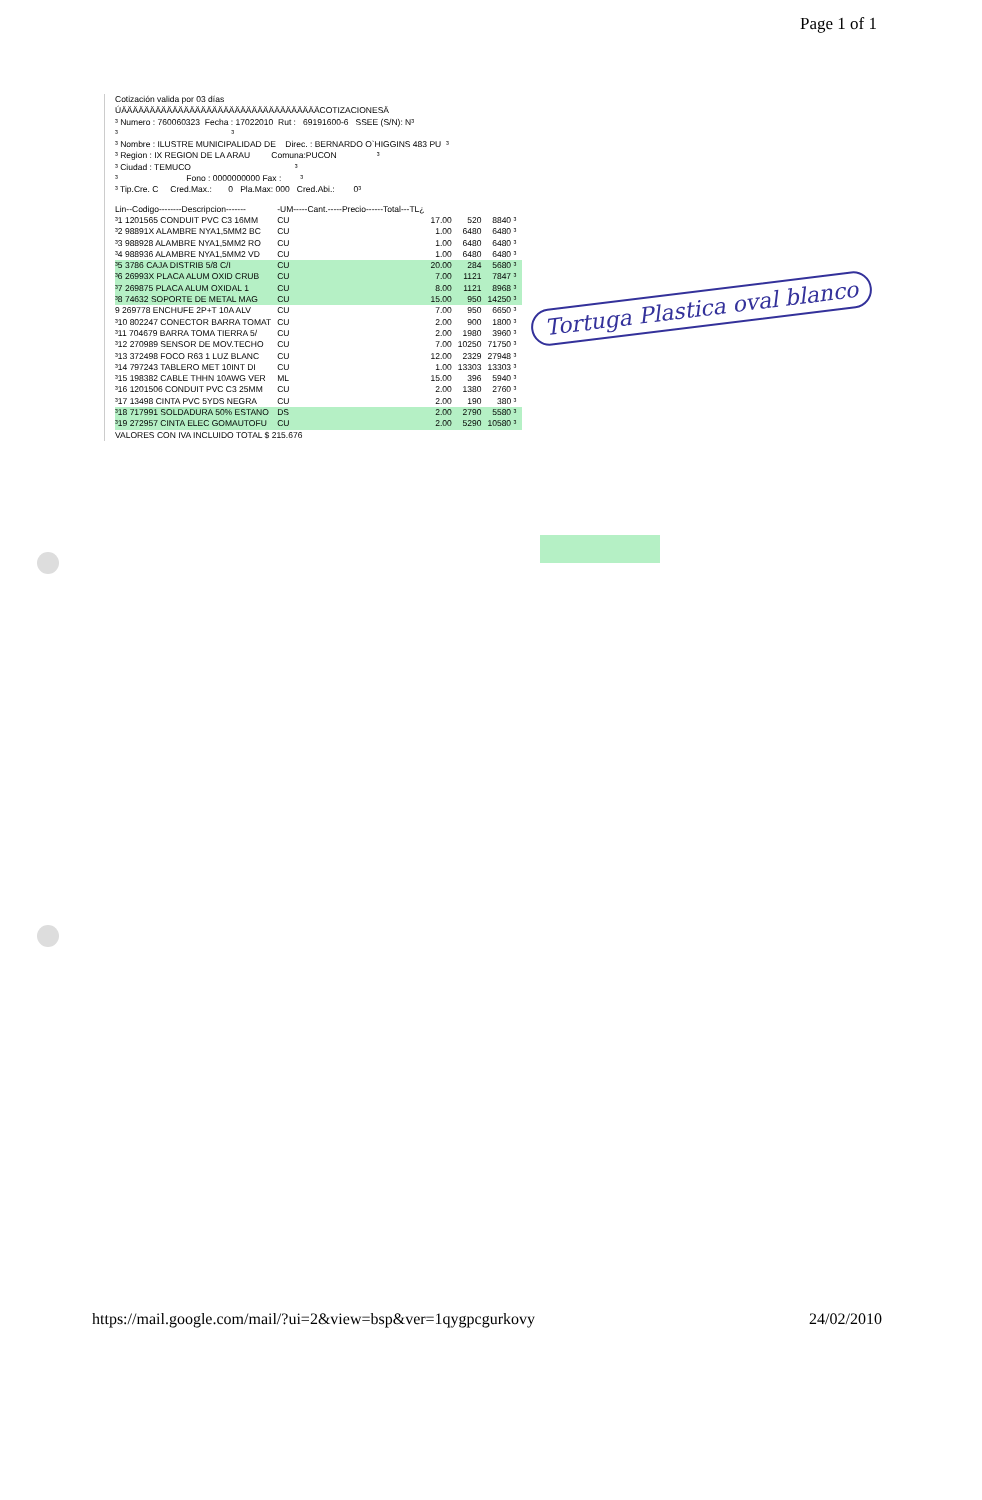Page 1 of 1
Cotización valida por 03 días
ÚÄÄÄÄÄÄÄÄÄÄÄÄÄÄÄÄÄÄÄÄÄÄÄÄÄÄÄÄÄÄÄÄÄÄÄCOTIZACIONESÄ
³ Numero : 760060323 Fecha : 17022010 Rut : 69191600-6 SSEE (S/N): N³
³ ³
³ Nombre : ILUSTRE MUNICIPALIDAD DE Direc. : BERNARDO O`HIGGINS 483 PU ³
³ Region : IX REGION DE LA ARAU Comuna:PUCON ³
³ Ciudad : TEMUCO ³
³ Fono : 0000000000 Fax : ³
³ Tip.Cre. C Cred.Max.: 0 Pla.Max: 000 Cred.Abi.: 0³
| Lin--Codigo--------Descripcion------- | -UM-----Cant.-----Precio------Total---TL¿ | | | |
| --- | --- | --- | --- | --- |
| ³1 1201565 CONDUIT PVC C3 16MM | CU | 17.00 | 520 | 8840 ³ |
| ³2 98891X ALAMBRE NYA1,5MM2 BC | CU | 1.00 | 6480 | 6480 ³ |
| ³3 988928 ALAMBRE NYA1,5MM2 RO | CU | 1.00 | 6480 | 6480 ³ |
| ³4 988936 ALAMBRE NYA1,5MM2 VD | CU | 1.00 | 6480 | 6480 ³ |
| ³5 3786 CAJA DISTRIB 5/8 C/I | CU | 20.00 | 284 | 5680 ³ |
| ³6 26993X PLACA ALUM OXID CRUB | CU | 7.00 | 1121 | 7847 ³ |
| ³7 269875 PLACA ALUM OXIDAL 1 | CU | 8.00 | 1121 | 8968 ³ |
| ³8 74632 SOPORTE DE METAL MAG | CU | 15.00 | 950 | 14250 ³ |
| 9 269778 ENCHUFE 2P+T 10A ALV | CU | 7.00 | 950 | 6650 ³ |
| ³10 802247 CONECTOR BARRA TOMAT | CU | 2.00 | 900 | 1800 ³ |
| ³11 704679 BARRA TOMA TIERRA 5/ | CU | 2.00 | 1980 | 3960 ³ |
| ³12 270989 SENSOR DE MOV.TECHO | CU | 7.00 | 10250 | 71750 ³ |
| ³13 372498 FOCO R63 1 LUZ BLANC | CU | 12.00 | 2329 | 27948 ³ |
| ³14 797243 TABLERO MET 10INT DI | CU | 1.00 | 13303 | 13303 ³ |
| ³15 198382 CABLE THHN 10AWG VER | ML | 15.00 | 396 | 5940 ³ |
| ³16 1201506 CONDUIT PVC C3 25MM | CU | 2.00 | 1380 | 2760 ³ |
| ³17 13498 CINTA PVC 5YDS NEGRA | CU | 2.00 | 190 | 380 ³ |
| ³18 717991 SOLDADURA 50% ESTANO | DS | 2.00 | 2790 | 5580 ³ |
| ³19 272957 CINTA ELEC GOMAUTOFU | CU | 2.00 | 5290 | 10580 ³ |
VALORES CON IVA INCLUIDO TOTAL $ 215.676
Tortuga Plastica oval blanco
https://mail.google.com/mail/?ui=2&view=bsp&ver=1qygpcgurkovy 24/02/2010